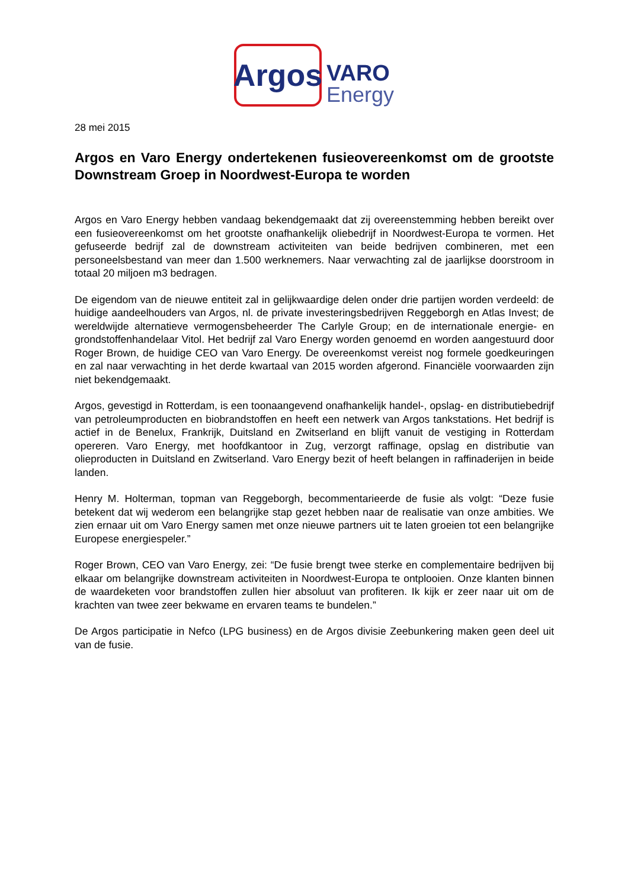Argos
VARO
Energy
28 mei 2015
Argos en Varo Energy ondertekenen fusieovereenkomst om de grootste Downstream Groep in Noordwest-Europa te worden
Argos en Varo Energy hebben vandaag bekendgemaakt dat zij overeenstemming hebben bereikt over een fusieovereenkomst om het grootste onafhankelijk oliebedrijf in Noordwest-Europa te vormen. Het gefuseerde bedrijf zal de downstream activiteiten van beide bedrijven combineren, met een personeelsbestand van meer dan 1.500 werknemers. Naar verwachting zal de jaarlijkse doorstroom in totaal 20 miljoen m3 bedragen.
De eigendom van de nieuwe entiteit zal in gelijkwaardige delen onder drie partijen worden verdeeld: de huidige aandeelhouders van Argos, nl. de private investeringsbedrijven Reggeborgh en Atlas Invest; de wereldwijde alternatieve vermogensbeheerder The Carlyle Group; en de internationale energie- en grondstoffenhandelaar Vitol. Het bedrijf zal Varo Energy worden genoemd en worden aangestuurd door Roger Brown, de huidige CEO van Varo Energy. De overeenkomst vereist nog formele goedkeuringen en zal naar verwachting in het derde kwartaal van 2015 worden afgerond. Financiële voorwaarden zijn niet bekendgemaakt.
Argos, gevestigd in Rotterdam, is een toonaangevend onafhankelijk handel-, opslag- en distributiebedrijf van petroleumproducten en biobrandstoffen en heeft een netwerk van Argos tankstations. Het bedrijf is actief in de Benelux, Frankrijk, Duitsland en Zwitserland en blijft vanuit de vestiging in Rotterdam opereren. Varo Energy, met hoofdkantoor in Zug, verzorgt raffinage, opslag en distributie van olieproducten in Duitsland en Zwitserland. Varo Energy bezit of heeft belangen in raffinaderijen in beide landen.
Henry M. Holterman, topman van Reggeborgh, becommentarieerde de fusie als volgt: “Deze fusie betekent dat wij wederom een belangrijke stap gezet hebben naar de realisatie van onze ambities. We zien ernaar uit om Varo Energy samen met onze nieuwe partners uit te laten groeien tot een belangrijke Europese energiespeler.”
Roger Brown, CEO van Varo Energy, zei: “De fusie brengt twee sterke en complementaire bedrijven bij elkaar om belangrijke downstream activiteiten in Noordwest-Europa te ontplooien. Onze klanten binnen de waardeketen voor brandstoffen zullen hier absoluut van profiteren. Ik kijk er zeer naar uit om de krachten van twee zeer bekwame en ervaren teams te bundelen.”
De Argos participatie in Nefco (LPG business) en de Argos divisie Zeebunkering maken geen deel uit van de fusie.